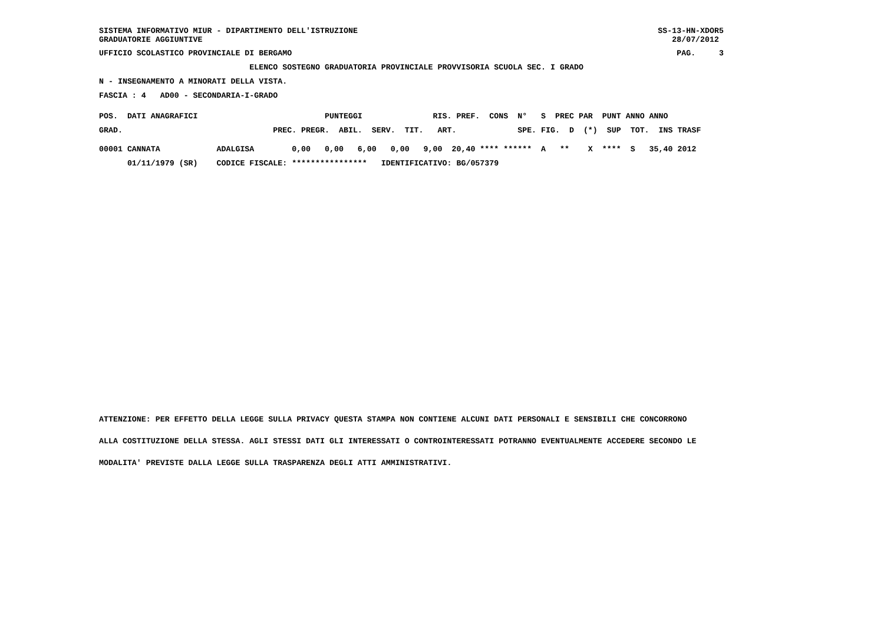SISTEMA INFORMATIVO MIUR - DIPARTIMENTO DELL'ISTRUZIONE GRADUATORIE AGGIUNTIVE SS-13-HN-XDOR5 28/07/2012
UFFICIO SCOLASTICO PROVINCIALE DI BERGAMO PAG. 3
                                ELENCO SOSTEGNO GRADUATORIA PROVINCIALE PROVVISORIA SCUOLA SEC. I GRADO
N - INSEGNAMENTO A MINORATI DELLA VISTA.
FASCIA : 4   AD00 - SECONDARIA-I-GRADO
| POS. DATI ANAGRAFICI PUNTEGGI RIS. PREF. CONS N° S PREC PAR PUNT ANNO ANNO |
| --- |
| GRAD. PREC. PREGR. ABIL. SERV. TIT. ART. SPE. FIG. D (*) SUP TOT. INS TRASF |
| 00001 CANNATA ADALGISA 0,00 0,00 6,00 0,00 9,00 20,40 **** ****** A ** X **** S 35,40 2012 |
| 01/11/1979 (SR) CODICE FISCALE: **************** IDENTIFICATIVO: BG/057379 |
ATTENZIONE: PER EFFETTO DELLA LEGGE SULLA PRIVACY QUESTA STAMPA NON CONTIENE ALCUNI DATI PERSONALI E SENSIBILI CHE CONCORRONO
ALLA COSTITUZIONE DELLA STESSA. AGLI STESSI DATI GLI INTERESSATI O CONTROINTERESSATI POTRANNO EVENTUALMENTE ACCEDERE SECONDO LE
MODALITA' PREVISTE DALLA LEGGE SULLA TRASPARENZA DEGLI ATTI AMMINISTRATIVI.